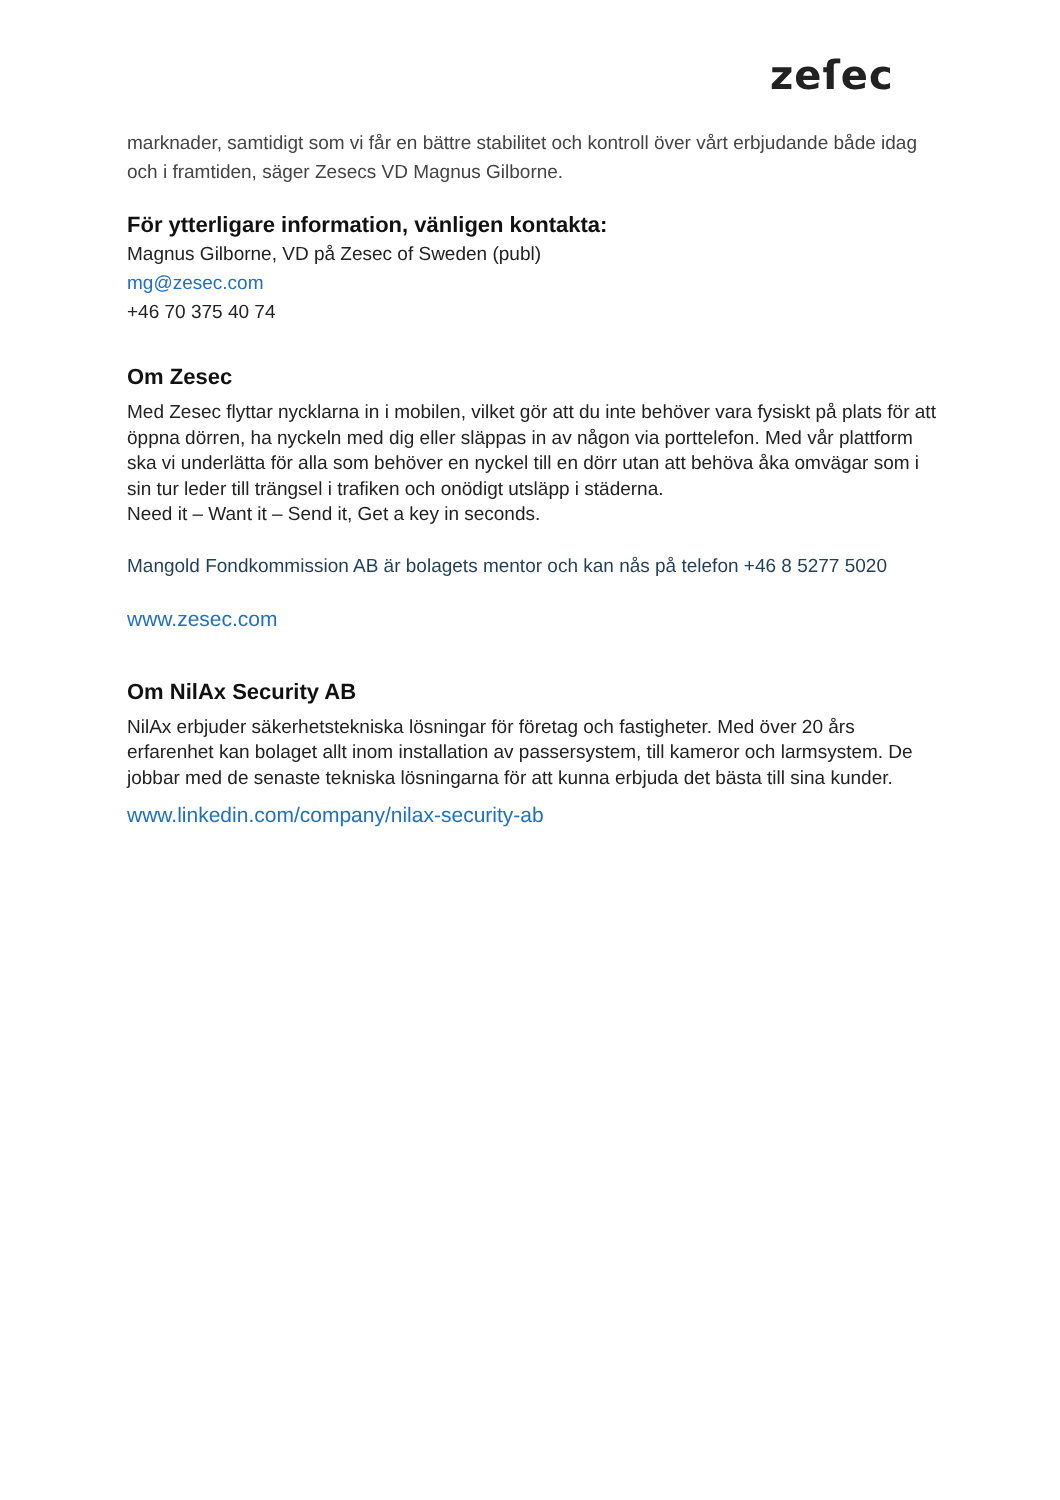zeſec
marknader, samtidigt som vi får en bättre stabilitet och kontroll över vårt erbjudande både idag och i framtiden, säger Zesecs VD Magnus Gilborne.
För ytterligare information, vänligen kontakta:
Magnus Gilborne, VD på Zesec of Sweden (publ)
mg@zesec.com
+46 70 375 40 74
Om Zesec
Med Zesec flyttar nycklarna in i mobilen, vilket gör att du inte behöver vara fysiskt på plats för att öppna dörren, ha nyckeln med dig eller släppas in av någon via porttelefon. Med vår plattform ska vi underlätta för alla som behöver en nyckel till en dörr utan att behöva åka omvägar som i sin tur leder till trängsel i trafiken och onödigt utsläpp i städerna.
Need it – Want it – Send it, Get a key in seconds.
Mangold Fondkommission AB är bolagets mentor och kan nås på telefon +46 8 5277 5020
www.zesec.com
Om NilAx Security AB
NilAx erbjuder säkerhetstekniska lösningar för företag och fastigheter. Med över 20 års erfarenhet kan bolaget allt inom installation av passersystem, till kameror och larmsystem. De jobbar med de senaste tekniska lösningarna för att kunna erbjuda det bästa till sina kunder.
www.linkedin.com/company/nilax-security-ab